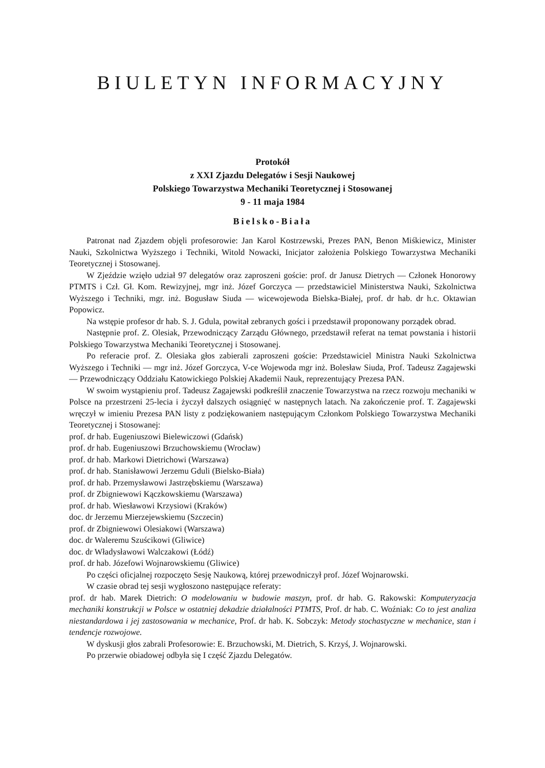BIULETYN INFORMACYJNY
Protokół
z XXI Zjazdu Delegatów i Sesji Naukowej
Polskiego Towarzystwa Mechaniki Teoretycznej i Stosowanej
9 - 11 maja 1984
Bielsko-Biała
Patronat nad Zjazdem objęli profesorowie: Jan Karol Kostrzewski, Prezes PAN, Benon Miśkiewicz, Minister Nauki, Szkolnictwa Wyższego i Techniki, Witold Nowacki, Inicjator założenia Polskiego Towarzystwa Mechaniki Teoretycznej i Stosowanej.
W Zjeździe wzięło udział 97 delegatów oraz zaproszeni goście: prof. dr Janusz Dietrych — Członek Honorowy PTMTS i Czł. Gł. Kom. Rewizyjnej, mgr inż. Józef Gorczyca — przedstawiciel Ministerstwa Nauki, Szkolnictwa Wyższego i Techniki, mgr. inż. Bogusław Siuda — wicewojewoda Bielska-Białej, prof. dr hab. dr h.c. Oktawian Popowicz.
Na wstępie profesor dr hab. S. J. Gdula, powitał zebranych gości i przedstawił proponowany porządek obrad.
Następnie prof. Z. Olesiak, Przewodniczący Zarządu Głównego, przedstawił referat na temat powstania i historii Polskiego Towarzystwa Mechaniki Teoretycznej i Stosowanej.
Po referacie prof. Z. Olesiaka głos zabierali zaproszeni goście: Przedstawiciel Ministra Nauki Szkolnictwa Wyższego i Techniki — mgr inż. Józef Gorczyca, V-ce Wojewoda mgr inż. Bolesław Siuda, Prof. Tadeusz Zagajewski — Przewodniczący Oddziału Katowickiego Polskiej Akademii Nauk, reprezentujący Prezesa PAN.
W swoim wystąpieniu prof. Tadeusz Zagajewski podkreślił znaczenie Towarzystwa na rzecz rozwoju mechaniki w Polsce na przestrzeni 25-lecia i życzył dalszych osiągnięć w następnych latach. Na zakończenie prof. T. Zagajewski wręczył w imieniu Prezesa PAN listy z podziękowaniem następującym Członkom Polskiego Towarzystwa Mechaniki Teoretycznej i Stosowanej:
prof. dr hab. Eugeniuszowi Bielewiczowi (Gdańsk)
prof. dr hab. Eugeniuszowi Brzuchowskiemu (Wrocław)
prof. dr hab. Markowi Dietrichowi (Warszawa)
prof. dr hab. Stanisławowi Jerzemu Gduli (Bielsko-Biała)
prof. dr hab. Przemysławowi Jastrzębskiemu (Warszawa)
prof. dr Zbigniewowi Kączkowskiemu (Warszawa)
prof. dr hab. Wiesławowi Krzysiowi (Kraków)
doc. dr Jerzemu Mierzejewskiemu (Szczecin)
prof. dr Zbigniewowi Olesiakowi (Warszawa)
doc. dr Waleremu Szuścikowi (Gliwice)
doc. dr Władysławowi Walczakowi (Łódź)
prof. dr hab. Józefowi Wojnarowskiemu (Gliwice)
Po części oficjalnej rozpoczęto Sesję Naukową, której przewodniczył prof. Józef Wojnarowski.
W czasie obrad tej sesji wygłoszono następujące referaty:
prof. dr hab. Marek Dietrich: O modelowaniu w budowie maszyn, prof. dr hab. G. Rakowski: Komputeryzacja mechaniki konstrukcji w Polsce w ostatniej dekadzie działalności PTMTS, Prof. dr hab. C. Woźniak: Co to jest analiza niestandardowa i jej zastosowania w mechanice, Prof. dr hab. K. Sobczyk: Metody stochastyczne w mechanice, stan i tendencje rozwojowe.
W dyskusji głos zabrali Profesorowie: E. Brzuchowski, M. Dietrich, S. Krzyś, J. Wojnarowski.
Po przerwie obiadowej odbyła się I część Zjazdu Delegatów.